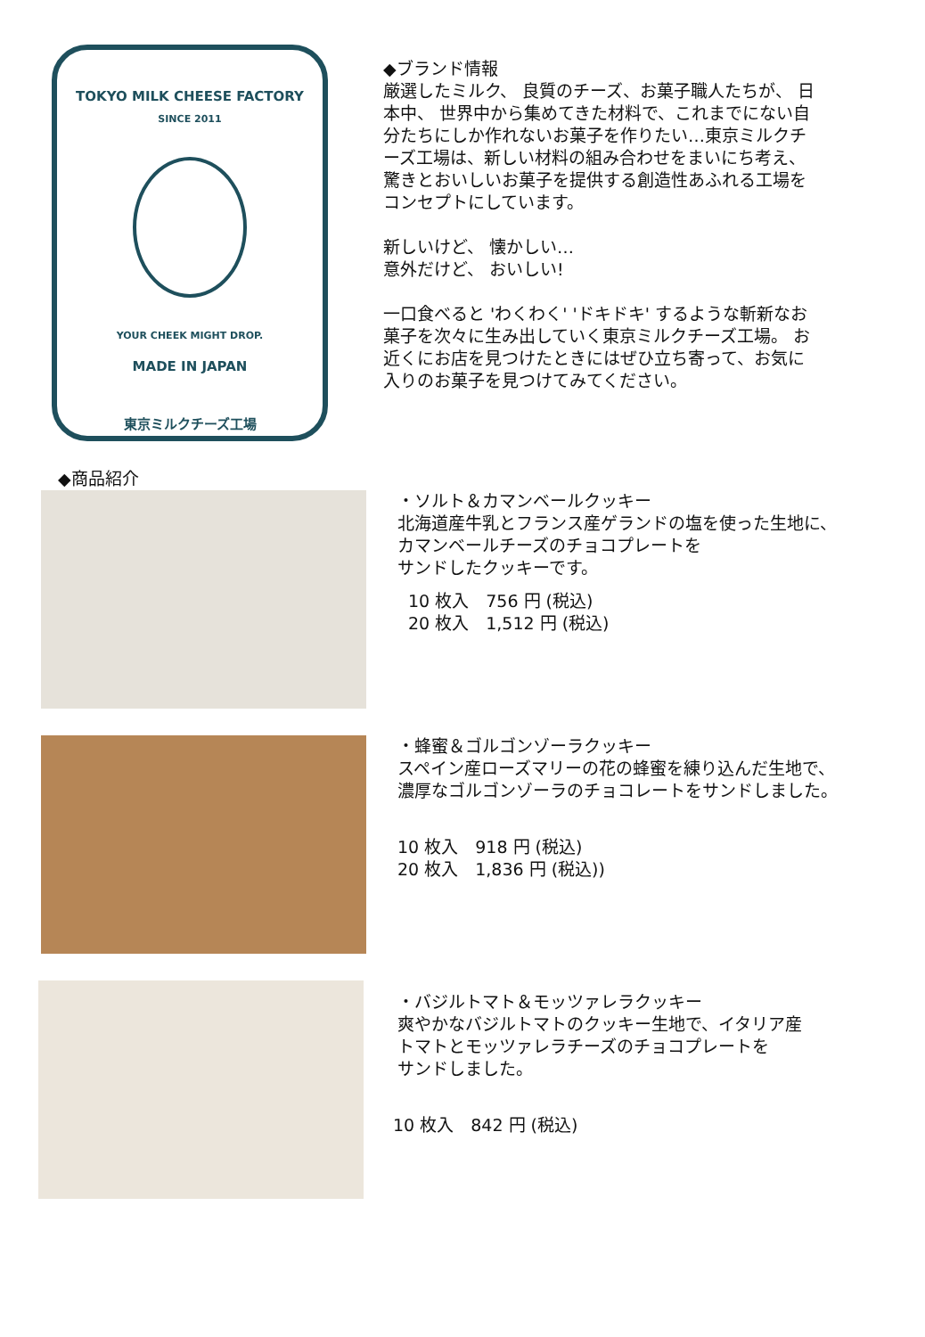TOKYO MILK CHEESE FACTORY
SINCE 2011
YOUR CHEEK MIGHT DROP.
MADE IN JAPAN
東京ミルクチーズ工場
◆ブランド情報
厳選したミルク、 良質のチーズ、お菓子職人たちが、 日本中、 世界中から集めてきた材料で、これまでにない自分たちにしか作れないお菓子を作りたい…東京ミルクチーズ工場は、新しい材料の組み合わせをまいにち考え、驚きとおいしいお菓子を提供する創造性あふれる工場をコンセプトにしています。
新しいけど、 懐かしい…
意外だけど、 おいしい!
一口食べると 'わくわく' 'ドキドキ' するような斬新なお菓子を次々に生み出していく東京ミルクチーズ工場。 お近くにお店を見つけたときにはぜひ立ち寄って、お気に入りのお菓子を見つけてみてください。
◆商品紹介
・ソルト＆カマンベールクッキー
北海道産牛乳とフランス産ゲランドの塩を使った生地に、
カマンベールチーズのチョコプレートを
サンドしたクッキーです。
10 枚入　756 円 (税込)
20 枚入　1,512 円 (税込)
・蜂蜜＆ゴルゴンゾーラクッキー
スペイン産ローズマリーの花の蜂蜜を練り込んだ生地で、
濃厚なゴルゴンゾーラのチョコレートをサンドしました。
10 枚入　918 円 (税込)
20 枚入　1,836 円 (税込))
・バジルトマト＆モッツァレラクッキー
爽やかなバジルトマトのクッキー生地で、イタリア産
トマトとモッツァレラチーズのチョコプレートを
サンドしました。
10 枚入　842 円 (税込)